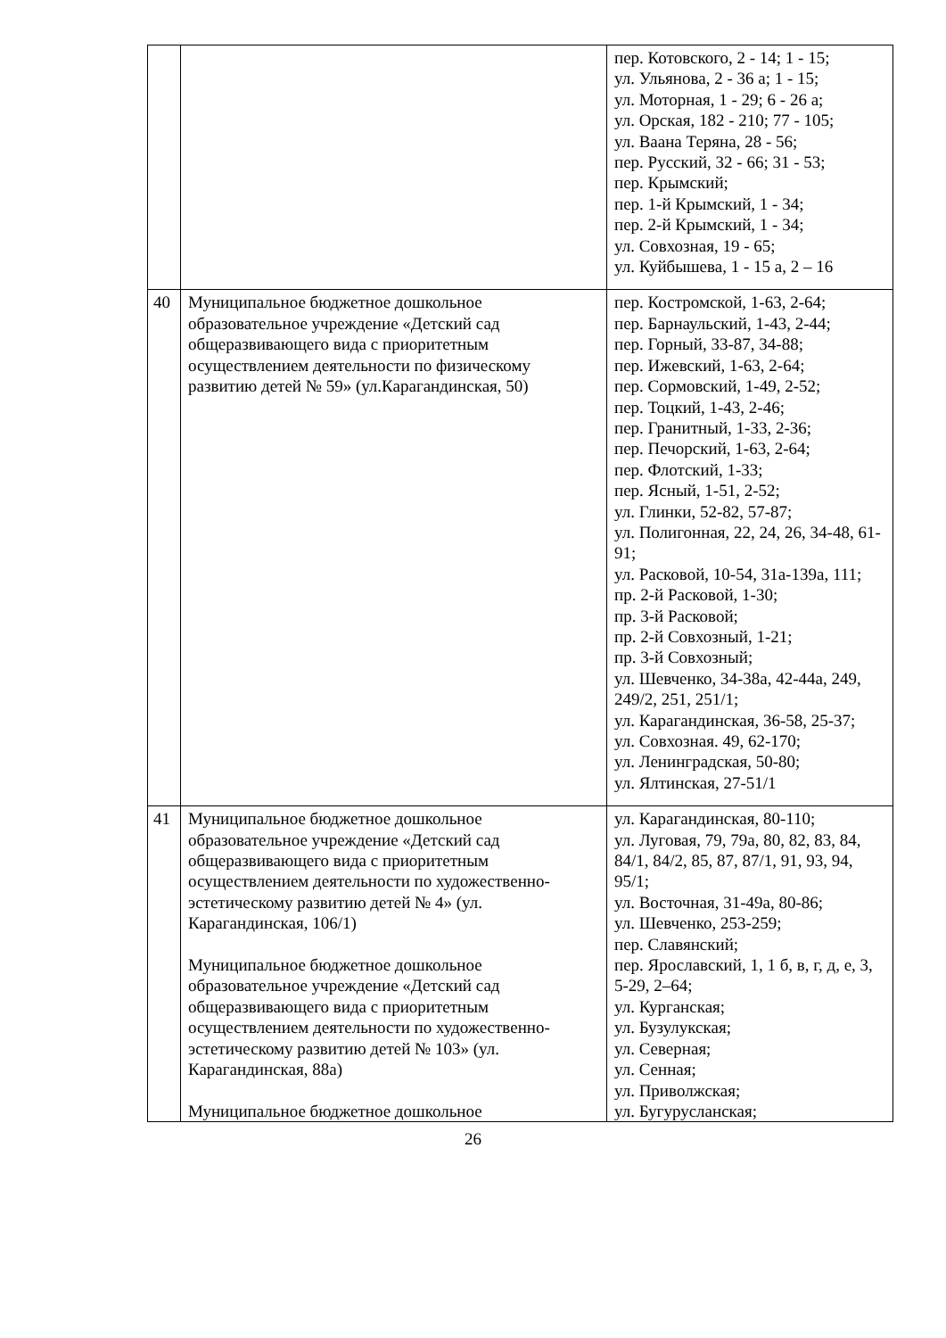| | | пер. Котовского, 2 - 14; 1 - 15; ул. Ульянова, 2 - 36 а; 1 - 15; ул. Моторная, 1 - 29; 6 - 26 а; ул. Орская, 182 - 210; 77 - 105; ул. Ваана Теряна, 28 - 56; пер. Русский, 32 - 66; 31 - 53; пер. Крымский; пер. 1-й Крымский, 1 - 34; пер. 2-й Крымский, 1 - 34; ул. Совхозная, 19 - 65; ул. Куйбышева, 1 - 15 а, 2 – 16 |
| 40 | Муниципальное бюджетное дошкольное образовательное учреждение «Детский сад общеразвивающего вида с приоритетным осуществлением деятельности по физическому развитию детей № 59» (ул.Карагандинская, 50) | пер. Костромской, 1-63, 2-64; пер. Барнаульский, 1-43, 2-44; пер. Горный, 33-87, 34-88; пер. Ижевский, 1-63, 2-64; пер. Сормовский, 1-49, 2-52; пер. Тоцкий, 1-43, 2-46; пер. Гранитный, 1-33, 2-36; пер. Печорский, 1-63, 2-64; пер. Флотский, 1-33; пер. Ясный, 1-51, 2-52; ул. Глинки, 52-82, 57-87; ул. Полигонная, 22, 24, 26, 34-48, 61-91; ул. Расковой, 10-54, 31а-139а, 111; пр. 2-й Расковой, 1-30; пр. 3-й Расковой; пр. 2-й Совхозный, 1-21; пр. 3-й Совхозный; ул. Шевченко, 34-38а, 42-44а, 249, 249/2, 251, 251/1; ул. Карагандинская, 36-58, 25-37; ул. Совхозная. 49, 62-170; ул. Ленинградская, 50-80; ул. Ялтинская, 27-51/1 |
| 41 | Муниципальное бюджетное дошкольное образовательное учреждение «Детский сад общеразвивающего вида с приоритетным осуществлением деятельности по художественно-эстетическому развитию детей № 4» (ул. Карагандинская, 106/1) Муниципальное бюджетное дошкольное образовательное учреждение «Детский сад общеразвивающего вида с приоритетным осуществлением деятельности по художественно-эстетическому развитию детей № 103» (ул. Карагандинская, 88а) Муниципальное бюджетное дошкольное | ул. Карагандинская, 80-110; ул. Луговая, 79, 79а, 80, 82, 83, 84, 84/1, 84/2, 85, 87, 87/1, 91, 93, 94, 95/1; ул. Восточная, 31-49а, 80-86; ул. Шевченко, 253-259; пер. Славянский; пер. Ярославский, 1, 1 б, в, г, д, е, 3, 5-29, 2–64; ул. Курганская; ул. Бузулукская; ул. Северная; ул. Сенная; ул. Приволжская; ул. Бугурусланская; |
26